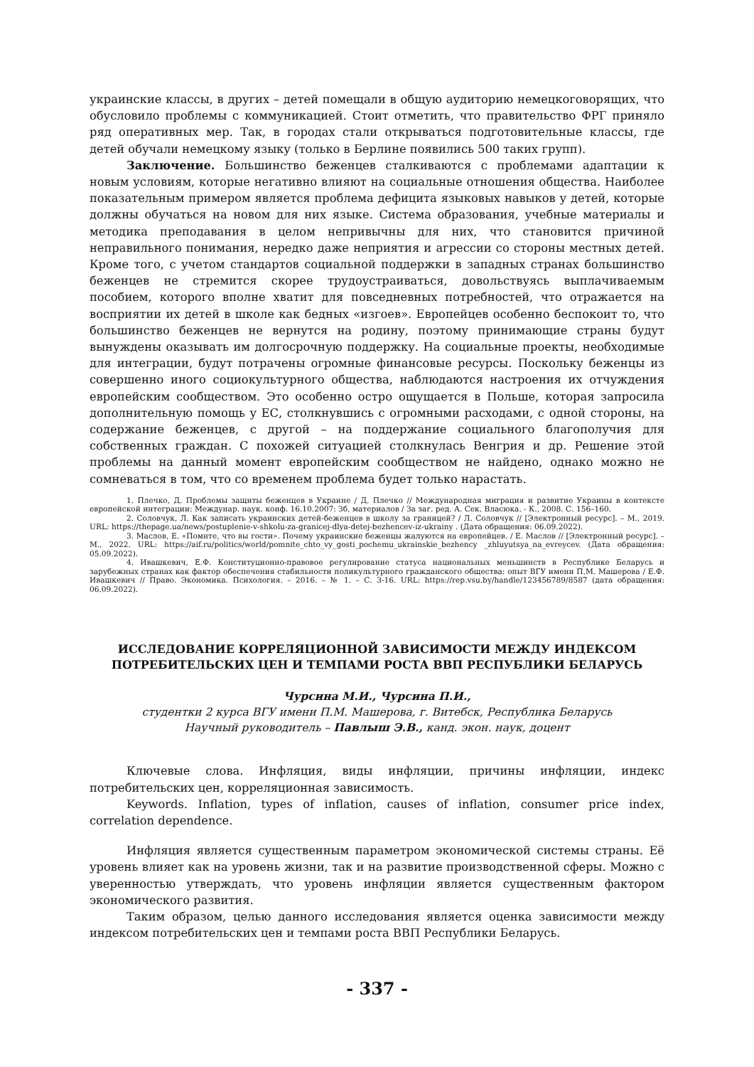украинские классы, в других – детей помещали в общую аудиторию немецкоговорящих, что обусловило проблемы с коммуникацией. Стоит отметить, что правительство ФРГ приняло ряд оперативных мер. Так, в городах стали открываться подготовительные классы, где детей обучали немецкому языку (только в Берлине появились 500 таких групп).
Заключение. Большинство беженцев сталкиваются с проблемами адаптации к новым условиям, которые негативно влияют на социальные отношения общества. Наиболее показательным примером является проблема дефицита языковых навыков у детей, которые должны обучаться на новом для них языке. Система образования, учебные материалы и методика преподавания в целом непривычны для них, что становится причиной неправильного понимания, нередко даже неприятия и агрессии со стороны местных детей. Кроме того, с учетом стандартов социальной поддержки в западных странах большинство беженцев не стремится скорее трудоустраиваться, довольствуясь выплачиваемым пособием, которого вполне хватит для повседневных потребностей, что отражается на восприятии их детей в школе как бедных «изгоев». Европейцев особенно беспокоит то, что большинство беженцев не вернутся на родину, поэтому принимающие страны будут вынуждены оказывать им долгосрочную поддержку. На социальные проекты, необходимые для интеграции, будут потрачены огромные финансовые ресурсы. Поскольку беженцы из совершенно иного социокультурного общества, наблюдаются настроения их отчуждения европейским сообществом. Это особенно остро ощущается в Польше, которая запросила дополнительную помощь у ЕС, столкнувшись с огромными расходами, с одной стороны, на содержание беженцев, с другой – на поддержание социального благополучия для собственных граждан. С похожей ситуацией столкнулась Венгрия и др. Решение этой проблемы на данный момент европейским сообществом не найдено, однако можно не сомневаться в том, что со временем проблема будет только нарастать.
1. Плечко, Д. Проблемы защиты беженцев в Украине / Д. Плечко // Международная миграция и развитие Украины в контексте европейской интеграции: Междунар. наук. конф. 16.10.2007: Зб. материалов / За заг. ред. А. Сек. Власюка. - К., 2008. С. 156–160.
2. Соловчук, Л. Как записать украинских детей-беженцев в школу за границей? / Л. Соловчук // [Электронный ресурс]. – М., 2019. URL: https://thepage.ua/news/postuplenie-v-shkolu-za-granicej-dlya-detej-bezhencev-iz-ukrainy . (Дата обращения: 06.09.2022).
3. Маслов, Е. «Помнте, что вы гости». Почему украинские беженцы жалуются на европейцев. / Е. Маслов // [Электронный ресурс]. – М., 2022. URL: https://aif.ru/politics/world/pomnite_chto_vy_gosti_pochemu_ukrainskie_bezhency _zhluyutsya_na_evreycev. (Дата обращения: 05.09.2022).
4. Ивашкевич, Е.Ф. Конституционно-правовое регулирование статуса национальных меньшинств в Республике Беларусь и зарубежных странах как фактор обеспечения стабильности поликультурного гражданского общества: опыт ВГУ имени П.М. Машерова / Е.Ф. Ивашкевич // Право. Экономика. Психология. – 2016. – № 1. – С. 3-16. URL: https://rep.vsu.by/handle/123456789/8587 (дата обращения: 06.09.2022).
ИССЛЕДОВАНИЕ КОРРЕЛЯЦИОННОЙ ЗАВИСИМОСТИ МЕЖДУ ИНДЕКСОМ
ПОТРЕБИТЕЛЬСКИХ ЦЕН И ТЕМПАМИ РОСТА ВВП РЕСПУБЛИКИ БЕЛАРУСЬ
Чурсина М.И., Чурсина П.И.,
студентки 2 курса ВГУ имени П.М. Машерова, г. Витебск, Республика Беларусь
Научный руководитель – Павлыш Э.В., канд. экон. наук, доцент
Ключевые слова. Инфляция, виды инфляции, причины инфляции, индекс потребительских цен, корреляционная зависимость.
Keywords. Inflation, types of inflation, causes of inflation, consumer price index, correlation dependence.
Инфляция является существенным параметром экономической системы страны. Её уровень влияет как на уровень жизни, так и на развитие производственной сферы. Можно с уверенностью утверждать, что уровень инфляции является существенным фактором экономического развития.
Таким образом, целью данного исследования является оценка зависимости между индексом потребительских цен и темпами роста ВВП Республики Беларусь.
- 337 -